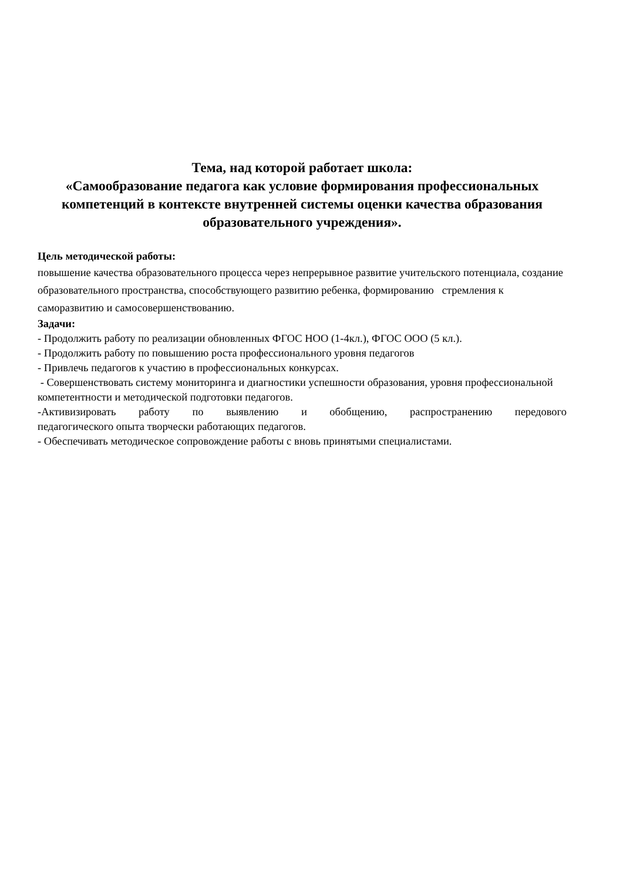Тема, над которой работает школа:
«Самообразование педагога как условие формирования профессиональных компетенций в контексте внутренней системы оценки качества образования образовательного учреждения».
Цель методической работы:
повышение качества образовательного процесса через непрерывное развитие учительского потенциала, создание образовательного пространства, способствующего развитию ребенка, формированию стремления к саморазвитию и самосовершенствованию.
Задачи:
- Продолжить работу по реализации обновленных ФГОС НОО (1-4кл.), ФГОС ООО (5 кл.).
- Продолжить работу по повышению роста профессионального уровня педагогов
- Привлечь педагогов к участию в профессиональных конкурсах.
- Совершенствовать систему мониторинга и диагностики успешности образования, уровня профессиональной компетентности и методической подготовки педагогов.
-Активизировать работу по выявлению и обобщению, распространению передового
педагогического опыта творчески работающих педагогов.
- Обеспечивать методическое сопровождение работы с вновь принятыми специалистами.